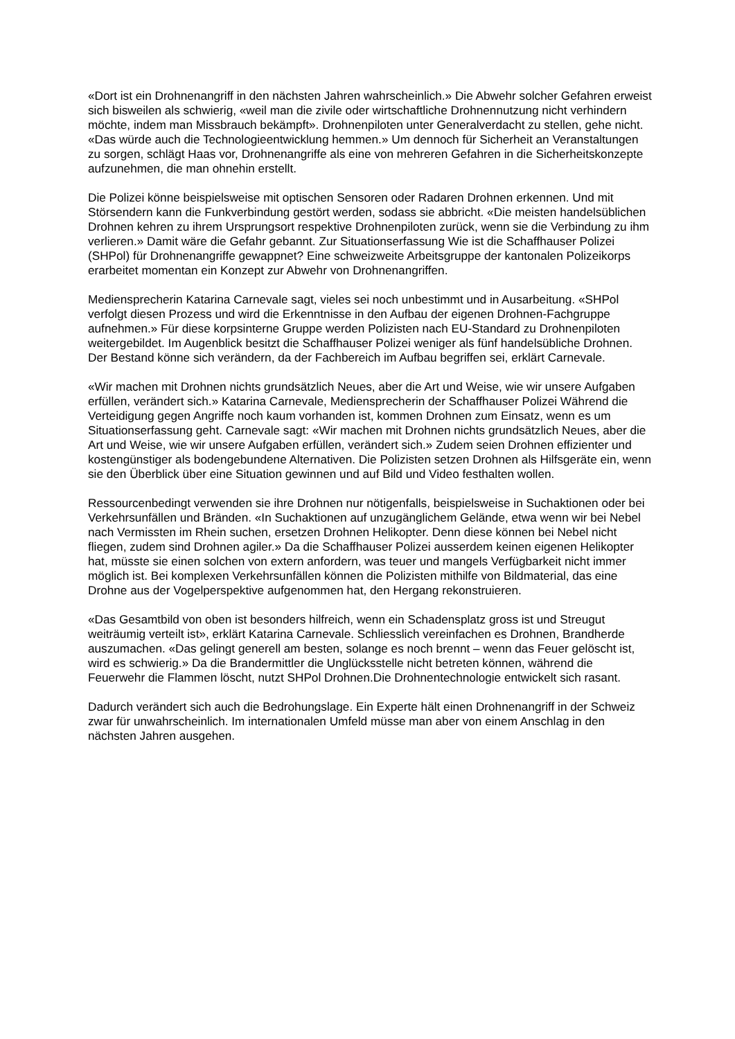«Dort ist ein Drohnenangriff in den nächsten Jahren wahrscheinlich.» Die Abwehr solcher Gefahren erweist sich bisweilen als schwierig, «weil man die zivile oder wirtschaftliche Drohnennutzung nicht verhindern möchte, indem man Missbrauch bekämpft». Drohnenpiloten unter Generalverdacht zu stellen, gehe nicht. «Das würde auch die Technologieentwicklung hemmen.» Um dennoch für Sicherheit an Veranstaltungen zu sorgen, schlägt Haas vor, Drohnenangriffe als eine von mehreren Gefahren in die Sicherheitskonzepte aufzunehmen, die man ohnehin erstellt.
Die Polizei könne beispielsweise mit optischen Sensoren oder Radaren Drohnen erkennen. Und mit Störsendern kann die Funkverbindung gestört werden, sodass sie abbricht. «Die meisten handelsüblichen Drohnen kehren zu ihrem Ursprungsort respektive Drohnenpiloten zurück, wenn sie die Verbindung zu ihm verlieren.» Damit wäre die Gefahr gebannt. Zur Situationserfassung Wie ist die Schaffhauser Polizei (SHPol) für Drohnenangriffe gewappnet? Eine schweizweite Arbeitsgruppe der kantonalen Polizeikorps erarbeitet momentan ein Konzept zur Abwehr von Drohnenangriffen.
Mediensprecherin Katarina Carnevale sagt, vieles sei noch unbestimmt und in Ausarbeitung. «SHPol verfolgt diesen Prozess und wird die Erkenntnisse in den Aufbau der eigenen Drohnen-Fachgruppe aufnehmen.» Für diese korpsinterne Gruppe werden Polizisten nach EU-Standard zu Drohnenpiloten weitergebildet. Im Augenblick besitzt die Schaffhauser Polizei weniger als fünf handelsübliche Drohnen. Der Bestand könne sich verändern, da der Fachbereich im Aufbau begriffen sei, erklärt Carnevale.
«Wir machen mit Drohnen nichts grundsätzlich Neues, aber die Art und Weise, wie wir unsere Aufgaben erfüllen, verändert sich.» Katarina Carnevale, Mediensprecherin der Schaffhauser Polizei Während die Verteidigung gegen Angriffe noch kaum vorhanden ist, kommen Drohnen zum Einsatz, wenn es um Situationserfassung geht. Carnevale sagt: «Wir machen mit Drohnen nichts grundsätzlich Neues, aber die Art und Weise, wie wir unsere Aufgaben erfüllen, verändert sich.» Zudem seien Drohnen effizienter und kostengünstiger als bodengebundene Alternativen. Die Polizisten setzen Drohnen als Hilfsgeräte ein, wenn sie den Überblick über eine Situation gewinnen und auf Bild und Video festhalten wollen.
Ressourcenbedingt verwenden sie ihre Drohnen nur nötigenfalls, beispielsweise in Suchaktionen oder bei Verkehrsunfällen und Bränden. «In Suchaktionen auf unzugänglichem Gelände, etwa wenn wir bei Nebel nach Vermissten im Rhein suchen, ersetzen Drohnen Helikopter. Denn diese können bei Nebel nicht fliegen, zudem sind Drohnen agiler.» Da die Schaffhauser Polizei ausserdem keinen eigenen Helikopter hat, müsste sie einen solchen von extern anfordern, was teuer und mangels Verfügbarkeit nicht immer möglich ist. Bei komplexen Verkehrsunfällen können die Polizisten mithilfe von Bildmaterial, das eine Drohne aus der Vogelperspektive aufgenommen hat, den Hergang rekonstruieren.
«Das Gesamtbild von oben ist besonders hilfreich, wenn ein Schadensplatz gross ist und Streugut weiträumig verteilt ist», erklärt Katarina Carnevale. Schliesslich vereinfachen es Drohnen, Brandherde auszumachen. «Das gelingt generell am besten, solange es noch brennt – wenn das Feuer gelöscht ist, wird es schwierig.» Da die Brandermittler die Unglücksstelle nicht betreten können, während die Feuerwehr die Flammen löscht, nutzt SHPol Drohnen.Die Drohnentechnologie entwickelt sich rasant.
Dadurch verändert sich auch die Bedrohungslage. Ein Experte hält einen Drohnenangriff in der Schweiz zwar für unwahrscheinlich. Im internationalen Umfeld müsse man aber von einem Anschlag in den nächsten Jahren ausgehen.